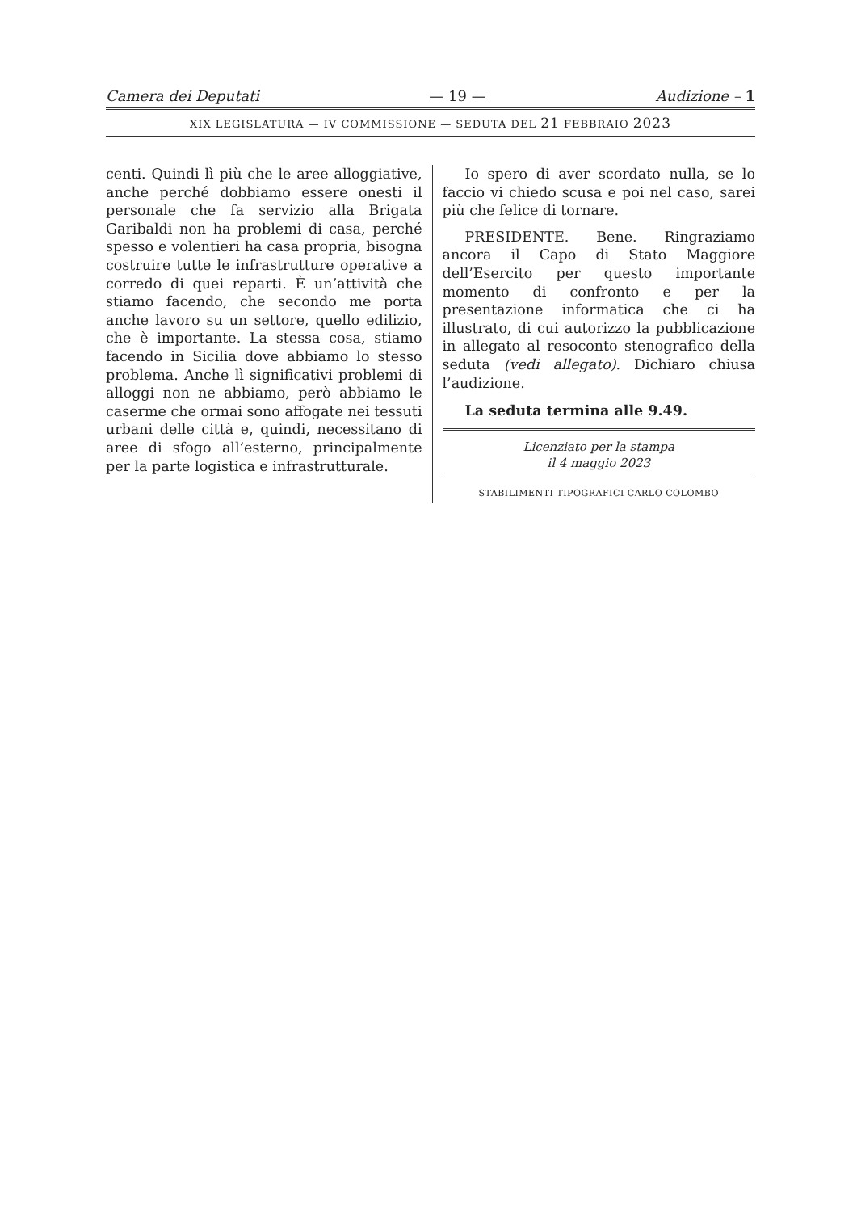Camera dei Deputati — 19 — Audizione – 1
XIX LEGISLATURA — IV COMMISSIONE — SEDUTA DEL 21 FEBBRAIO 2023
centi. Quindi lì più che le aree alloggiative, anche perché dobbiamo essere onesti il personale che fa servizio alla Brigata Garibaldi non ha problemi di casa, perché spesso e volentieri ha casa propria, bisogna costruire tutte le infrastrutture operative a corredo di quei reparti. È un’attività che stiamo facendo, che secondo me porta anche lavoro su un settore, quello edilizio, che è importante. La stessa cosa, stiamo facendo in Sicilia dove abbiamo lo stesso problema. Anche lì significativi problemi di alloggi non ne abbiamo, però abbiamo le caserme che ormai sono affogate nei tessuti urbani delle città e, quindi, necessitano di aree di sfogo all’esterno, principalmente per la parte logistica e infrastrutturale.
Io spero di aver scordato nulla, se lo faccio vi chiedo scusa e poi nel caso, sarei più che felice di tornare.
PRESIDENTE. Bene. Ringraziamo ancora il Capo di Stato Maggiore dell’Esercito per questo importante momento di confronto e per la presentazione informatica che ci ha illustrato, di cui autorizzo la pubblicazione in allegato al resoconto stenografico della seduta (vedi allegato). Dichiaro chiusa l’audizione.
La seduta termina alle 9.49.
Licenziato per la stampa
il 4 maggio 2023
STABILIMENTI TIPOGRAFICI CARLO COLOMBO